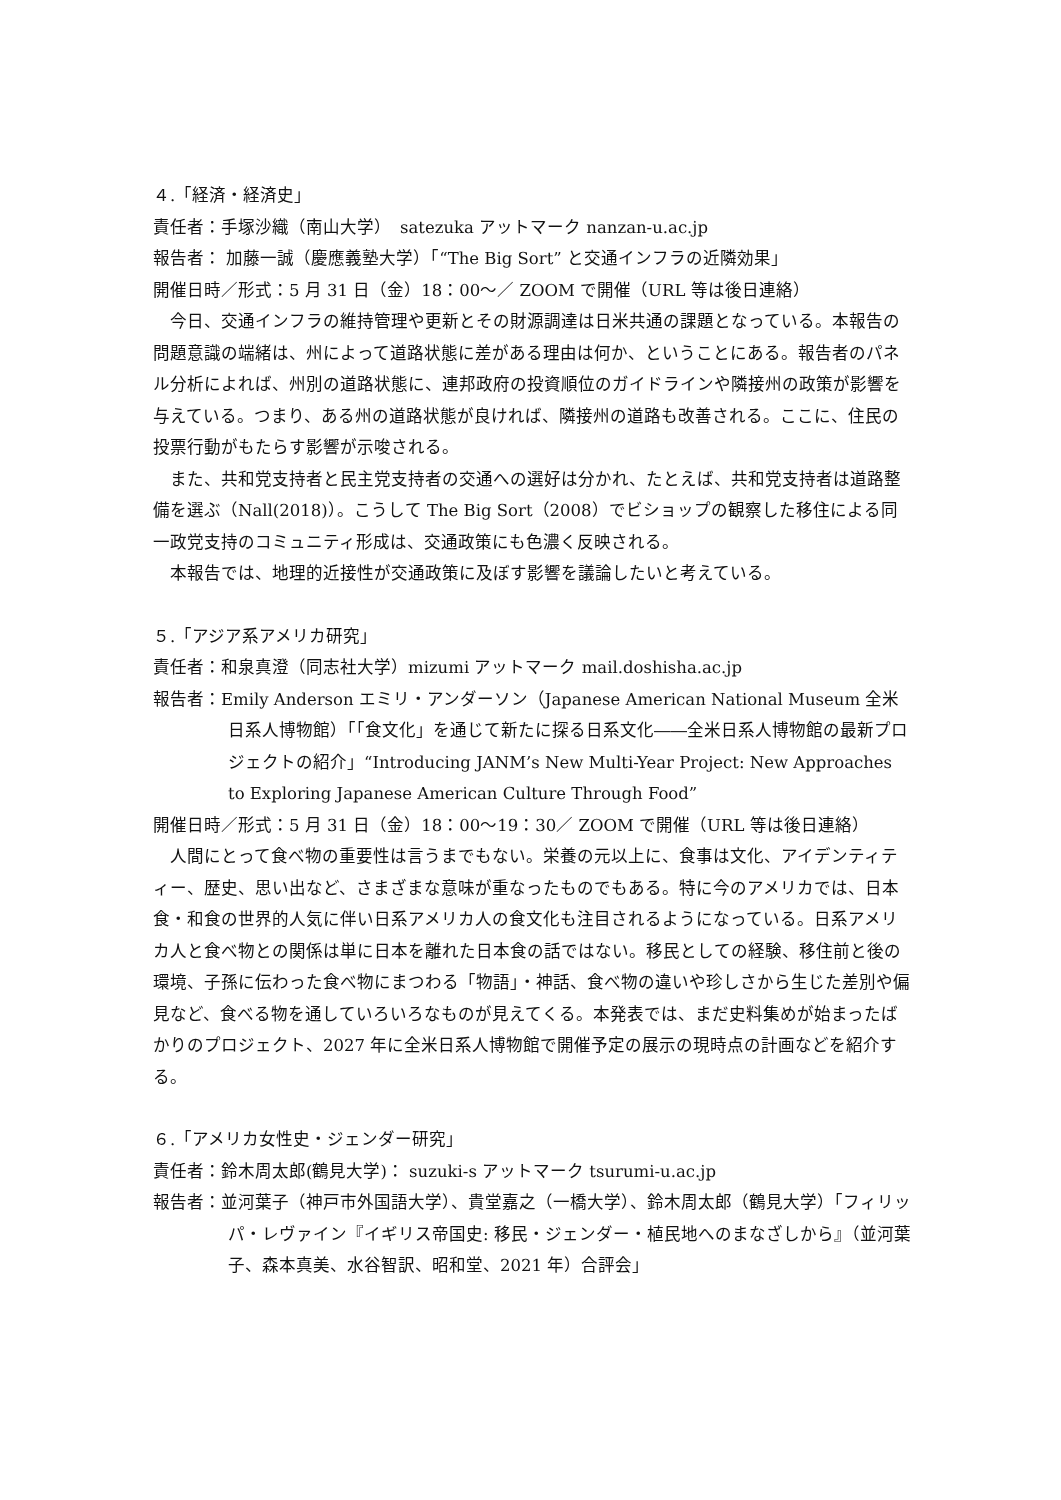４.「経済・経済史」
責任者：手塚沙織（南山大学）　satezuka アットマーク nanzan-u.ac.jp
報告者： 加藤一誠（慶應義塾大学）「“The Big Sort” と交通インフラの近隣効果」
開催日時／形式：5 月 31 日（金）18：00～／ ZOOM で開催（URL 等は後日連絡）
今日、交通インフラの維持管理や更新とその財源調達は日米共通の課題となっている。本報告の問題意識の端緒は、州によって道路状態に差がある理由は何か、ということにある。報告者のパネル分析によれば、州別の道路状態に、連邦政府の投資順位のガイドラインや隣接州の政策が影響を与えている。つまり、ある州の道路状態が良ければ、隣接州の道路も改善される。ここに、住民の投票行動がもたらす影響が示唆される。
また、共和党支持者と民主党支持者の交通への選好は分かれ、たとえば、共和党支持者は道路整備を選ぶ（Nall(2018)）。こうして The Big Sort（2008）でビショップの観察した移住による同一政党支持のコミュニティ形成は、交通政策にも色濃く反映される。
本報告では、地理的近接性が交通政策に及ぼす影響を議論したいと考えている。
５.「アジア系アメリカ研究」
責任者：和泉真澄（同志社大学）mizumi アットマーク mail.doshisha.ac.jp
報告者：Emily Anderson エミリ・アンダーソン（Japanese American National Museum 全米日系人博物館）「「食文化」を通じて新たに探る日系文化――全米日系人博物館の最新プロジェクトの紹介」“Introducing JANM’s New Multi-Year Project: New Approaches to Exploring Japanese American Culture Through Food”
開催日時／形式：5 月 31 日（金）18：00～19：30／ ZOOM で開催（URL 等は後日連絡）
人間にとって食べ物の重要性は言うまでもない。栄養の元以上に、食事は文化、アイデンティティー、歴史、思い出など、さまざまな意味が重なったものでもある。特に今のアメリカでは、日本食・和食の世界的人気に伴い日系アメリカ人の食文化も注目されるようになっている。日系アメリカ人と食べ物との関係は単に日本を離れた日本食の話ではない。移民としての経験、移住前と後の環境、子孫に伝わった食べ物にまつわる「物語」・神話、食べ物の違いや珍しさから生じた差別や偏見など、食べる物を通していろいろなものが見えてくる。本発表では、まだ史料集めが始まったばかりのプロジェクト、2027 年に全米日系人博物館で開催予定の展示の現時点の計画などを紹介する。
６.「アメリカ女性史・ジェンダー研究」
責任者：鈴木周太郎(鶴見大学)： suzuki-s アットマーク tsurumi-u.ac.jp
報告者：並河葉子（神戸市外国語大学）、貴堂嘉之（一橋大学）、鈴木周太郎（鶴見大学）「フィリッパ・レヴァイン『イギリス帝国史: 移民・ジェンダー・植民地へのまなざしから』（並河葉子、森本真美、水谷智訳、昭和堂、2021 年）合評会」